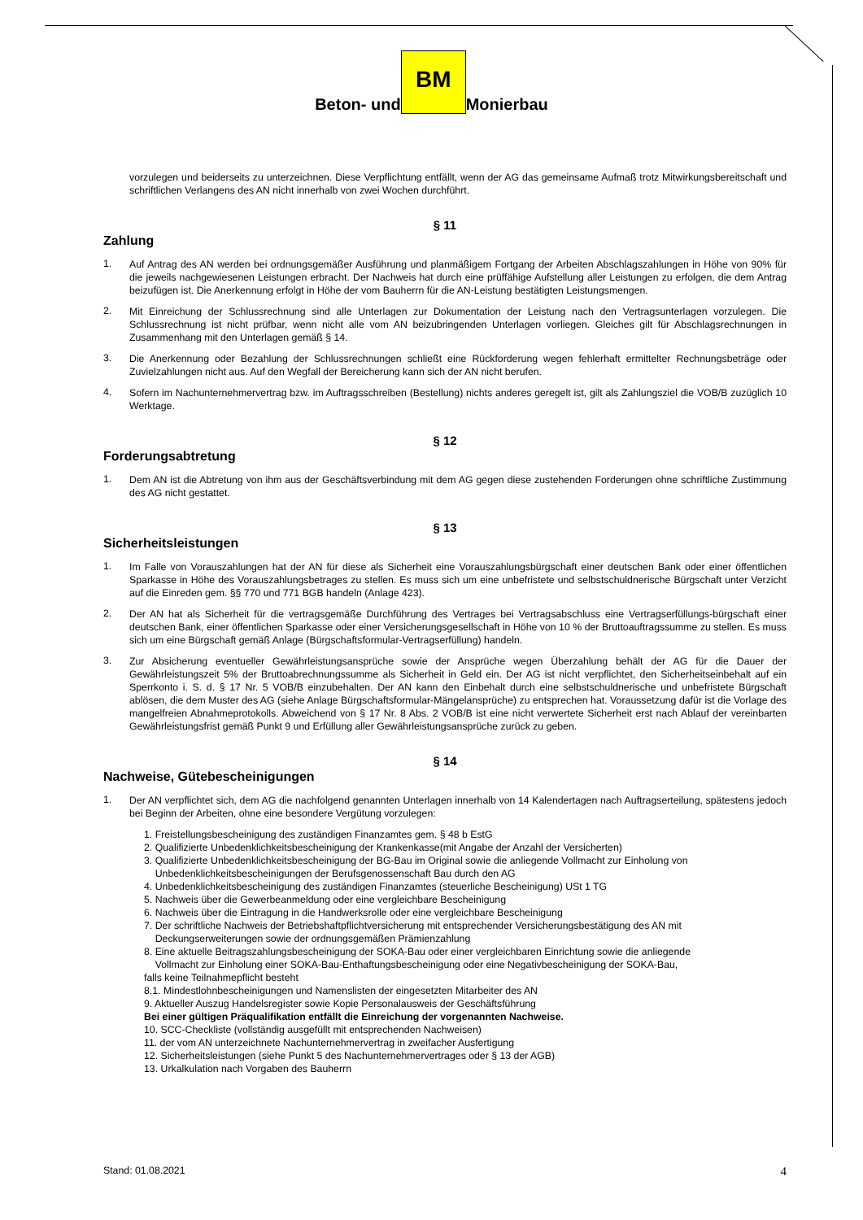Beton- und BM Monierbau
vorzulegen und beiderseits zu unterzeichnen. Diese Verpflichtung entfällt, wenn der AG das gemeinsame Aufmaß trotz Mitwirkungsbereitschaft und schriftlichen Verlangens des AN nicht innerhalb von zwei Wochen durchführt.
§ 11
Zahlung
1.
Auf Antrag des AN werden bei ordnungsgemäßer Ausführung und planmäßigem Fortgang der Arbeiten Abschlagszahlungen in Höhe von 90% für die jeweils nachgewiesenen Leistungen erbracht. Der Nachweis hat durch eine prüffähige Aufstellung aller Leistungen zu erfolgen, die dem Antrag beizufügen ist. Die Anerkennung erfolgt in Höhe der vom Bauherrn für die AN-Leistung bestätigten Leistungsmengen.
2.
Mit Einreichung der Schlussrechnung sind alle Unterlagen zur Dokumentation der Leistung nach den Vertragsunterlagen vorzulegen. Die Schlussrechnung ist nicht prüfbar, wenn nicht alle vom AN beizubringenden Unterlagen vorliegen. Gleiches gilt für Abschlagsrechnungen in Zusammenhang mit den Unterlagen gemäß § 14.
3.
Die Anerkennung oder Bezahlung der Schlussrechnungen schließt eine Rückforderung wegen fehlerhaft ermittelter Rechnungsbeträge oder Zuvielzahlungen nicht aus. Auf den Wegfall der Bereicherung kann sich der AN nicht berufen.
4.
Sofern im Nachunternehmervertrag bzw. im Auftragsschreiben (Bestellung) nichts anderes geregelt ist, gilt als Zahlungsziel die VOB/B zuzüglich 10 Werktage.
§ 12
Forderungsabtretung
1.
Dem AN ist die Abtretung von ihm aus der Geschäftsverbindung mit dem AG gegen diese zustehenden Forderungen ohne schriftliche Zustimmung des AG nicht gestattet.
§ 13
Sicherheitsleistungen
1.
Im Falle von Vorauszahlungen hat der AN für diese als Sicherheit eine Vorauszahlungsbürgschaft einer deutschen Bank oder einer öffentlichen Sparkasse in Höhe des Vorauszahlungsbetrages zu stellen. Es muss sich um eine unbefristete und selbstschuldnerische Bürgschaft unter Verzicht auf die Einreden gem. §§ 770 und 771 BGB handeln (Anlage 423).
2.
Der AN hat als Sicherheit für die vertragsgemäße Durchführung des Vertrages bei Vertragsabschluss eine Vertragserfüllungs-bürgschaft einer deutschen Bank, einer öffentlichen Sparkasse oder einer Versicherungsgesellschaft in Höhe von 10 % der Bruttoauftragssumme zu stellen. Es muss sich um eine Bürgschaft gemäß Anlage (Bürgschaftsformular-Vertragserfüllung) handeln.
3.
Zur Absicherung eventueller Gewährleistungsansprüche sowie der Ansprüche wegen Überzahlung behält der AG für die Dauer der Gewährleistungszeit 5% der Bruttoabrechnungssumme als Sicherheit in Geld ein. Der AG ist nicht verpflichtet, den Sicherheitseinbehalt auf ein Sperrkonto i. S. d. § 17 Nr. 5 VOB/B einzubehalten. Der AN kann den Einbehalt durch eine selbstschuldnerische und unbefristete Bürgschaft ablösen, die dem Muster des AG (siehe Anlage Bürgschaftsformular-Mängelansprüche) zu entsprechen hat. Voraussetzung dafür ist die Vorlage des mangelfreien Abnahmeprotokolls. Abweichend von § 17 Nr. 8 Abs. 2 VOB/B ist eine nicht verwertete Sicherheit erst nach Ablauf der vereinbarten Gewährleistungsfrist gemäß Punkt 9 und Erfüllung aller Gewährleistungsansprüche zurück zu geben.
§ 14
Nachweise, Gütebescheinigungen
1.
Der AN verpflichtet sich, dem AG die nachfolgend genannten Unterlagen innerhalb von 14 Kalendertagen nach Auftragserteilung, spätestens jedoch bei Beginn der Arbeiten, ohne eine besondere Vergütung vorzulegen:
1. Freistellungsbescheinigung des zuständigen Finanzamtes gem. § 48 b EstG
2. Qualifizierte Unbedenklichkeitsbescheinigung der Krankenkasse(mit Angabe der Anzahl der Versicherten)
3. Qualifizierte Unbedenklichkeitsbescheinigung der BG-Bau im Original sowie die anliegende Vollmacht zur Einholung von
Unbedenklichkeitsbescheinigungen der Berufsgenossenschaft Bau durch den AG
4. Unbedenklichkeitsbescheinigung des zuständigen Finanzamtes (steuerliche Bescheinigung) USt 1 TG
5. Nachweis über die Gewerbeanmeldung oder eine vergleichbare Bescheinigung
6. Nachweis über die Eintragung in die Handwerksrolle oder eine vergleichbare Bescheinigung
7. Der schriftliche Nachweis der Betriebshaftpflichtversicherung mit entsprechender Versicherungsbestätigung des AN mit
Deckungserweiterungen sowie der ordnungsgemäßen Prämienzahlung
8. Eine aktuelle Beitragszahlungsbescheinigung der SOKA-Bau oder einer vergleichbaren Einrichtung sowie die anliegende
Vollmacht zur Einholung einer SOKA-Bau-Enthaftungsbescheinigung oder eine Negativbescheinigung der SOKA-Bau,
falls keine Teilnahmepflicht besteht
8.1. Mindestlohnbescheinigungen und Namenslisten der eingesetzten Mitarbeiter des AN
9. Aktueller Auszug Handelsregister sowie Kopie Personalausweis der Geschäftsführung
Bei einer gültigen Präqualifikation entfällt die Einreichung der vorgenannten Nachweise.
10. SCC-Checkliste (vollständig ausgefüllt mit entsprechenden Nachweisen)
11. der vom AN unterzeichnete Nachunternehmervertrag in zweifacher Ausfertigung
12. Sicherheitsleistungen (siehe Punkt 5 des Nachunternehmervertrages oder § 13 der AGB)
13. Urkalkulation nach Vorgaben des Bauherrn
Stand: 01.08.2021 4